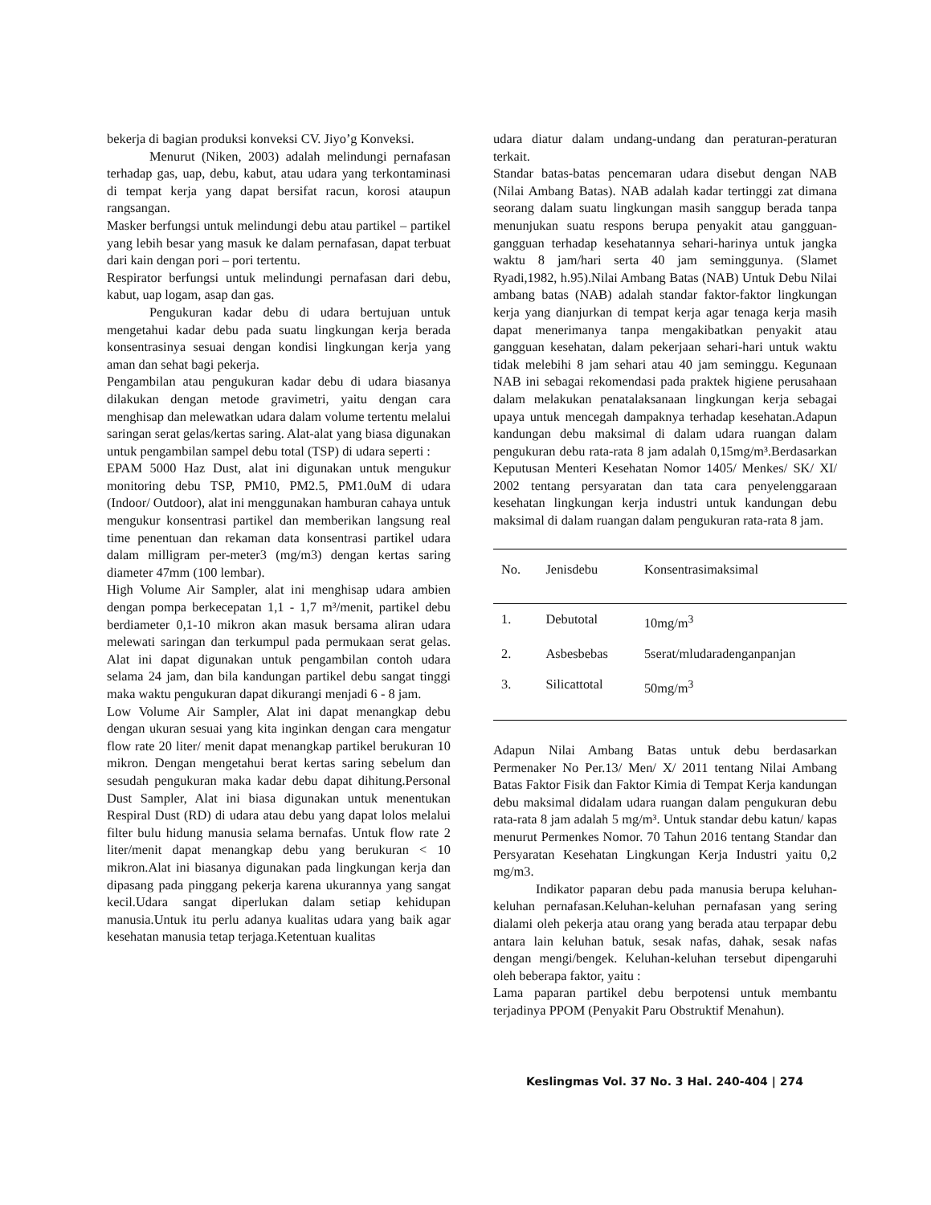bekerja di bagian produksi konveksi CV. Jiyo’g Konveksi.
Menurut (Niken, 2003) adalah melindungi pernafasan terhadap gas, uap, debu, kabut, atau udara yang terkontaminasi di tempat kerja yang dapat bersifat racun, korosi ataupun rangsangan.
Masker berfungsi untuk melindungi debu atau partikel – partikel yang lebih besar yang masuk ke dalam pernafasan, dapat terbuat dari kain dengan pori – pori tertentu.
Respirator berfungsi untuk melindungi pernafasan dari debu, kabut, uap logam, asap dan gas.
Pengukuran kadar debu di udara bertujuan untuk mengetahui kadar debu pada suatu lingkungan kerja berada konsentrasinya sesuai dengan kondisi lingkungan kerja yang aman dan sehat bagi pekerja.
Pengambilan atau pengukuran kadar debu di udara biasanya dilakukan dengan metode gravimetri, yaitu dengan cara menghisap dan melewatkan udara dalam volume tertentu melalui saringan serat gelas/kertas saring. Alat-alat yang biasa digunakan untuk pengambilan sampel debu total (TSP) di udara seperti :
EPAM 5000 Haz Dust, alat ini digunakan untuk mengukur monitoring debu TSP, PM10, PM2.5, PM1.0uM di udara (Indoor/ Outdoor), alat ini menggunakan hamburan cahaya untuk mengukur konsentrasi partikel dan memberikan langsung real time penentuan dan rekaman data konsentrasi partikel udara dalam milligram per-meter3 (mg/m3) dengan kertas saring diameter 47mm (100 lembar).
High Volume Air Sampler, alat ini menghisap udara ambien dengan pompa berkecepatan 1,1 - 1,7 m³/menit, partikel debu berdiameter 0,1-10 mikron akan masuk bersama aliran udara melewati saringan dan terkumpul pada permukaan serat gelas. Alat ini dapat digunakan untuk pengambilan contoh udara selama 24 jam, dan bila kandungan partikel debu sangat tinggi maka waktu pengukuran dapat dikurangi menjadi 6 - 8 jam.
Low Volume Air Sampler, Alat ini dapat menangkap debu dengan ukuran sesuai yang kita inginkan dengan cara mengatur flow rate 20 liter/ menit dapat menangkap partikel berukuran 10 mikron. Dengan mengetahui berat kertas saring sebelum dan sesudah pengukuran maka kadar debu dapat dihitung.Personal Dust Sampler, Alat ini biasa digunakan untuk menentukan Respiral Dust (RD) di udara atau debu yang dapat lolos melalui filter bulu hidung manusia selama bernafas. Untuk flow rate 2 liter/menit dapat menangkap debu yang berukuran < 10 mikron.Alat ini biasanya digunakan pada lingkungan kerja dan dipasang pada pinggang pekerja karena ukurannya yang sangat kecil.Udara sangat diperlukan dalam setiap kehidupan manusia.Untuk itu perlu adanya kualitas udara yang baik agar kesehatan manusia tetap terjaga.Ketentuan kualitas
udara diatur dalam undang-undang dan peraturan-peraturan terkait.
Standar batas-batas pencemaran udara disebut dengan NAB (Nilai Ambang Batas). NAB adalah kadar tertinggi zat dimana seorang dalam suatu lingkungan masih sanggup berada tanpa menunjukan suatu respons berupa penyakit atau gangguan-gangguan terhadap kesehatannya sehari-harinya untuk jangka waktu 8 jam/hari serta 40 jam seminggunya. (Slamet Ryadi,1982, h.95).Nilai Ambang Batas (NAB) Untuk Debu Nilai ambang batas (NAB) adalah standar faktor-faktor lingkungan kerja yang dianjurkan di tempat kerja agar tenaga kerja masih dapat menerimanya tanpa mengakibatkan penyakit atau gangguan kesehatan, dalam pekerjaan sehari-hari untuk waktu tidak melebihi 8 jam sehari atau 40 jam seminggu. Kegunaan NAB ini sebagai rekomendasi pada praktek higiene perusahaan dalam melakukan penatalaksanaan lingkungan kerja sebagai upaya untuk mencegah dampaknya terhadap kesehatan.Adapun kandungan debu maksimal di dalam udara ruangan dalam pengukuran debu rata-rata 8 jam adalah 0,15mg/m³.Berdasarkan Keputusan Menteri Kesehatan Nomor 1405/ Menkes/ SK/ XI/ 2002 tentang persyaratan dan tata cara penyelenggaraan kesehatan lingkungan kerja industri untuk kandungan debu maksimal di dalam ruangan dalam pengukuran rata-rata 8 jam.
| No. | Jenisdebu | Konsentrasimaksimal |
| --- | --- | --- |
| 1. | Debutotal | 10mg/m<sup>3</sup> |
| 2. | Asbesbebas | 5serat/mludaradenganpanjan |
| 3. | Silicattotal | 50mg/m<sup>3</sup> |
Adapun Nilai Ambang Batas untuk debu berdasarkan Permenaker No Per.13/ Men/ X/ 2011 tentang Nilai Ambang Batas Faktor Fisik dan Faktor Kimia di Tempat Kerja kandungan debu maksimal didalam udara ruangan dalam pengukuran debu rata-rata 8 jam adalah 5 mg/m³. Untuk standar debu katun/ kapas menurut Permenkes Nomor. 70 Tahun 2016 tentang Standar dan Persyaratan Kesehatan Lingkungan Kerja Industri yaitu 0,2 mg/m3.
Indikator paparan debu pada manusia berupa keluhan-keluhan pernafasan.Keluhan-keluhan pernafasan yang sering dialami oleh pekerja atau orang yang berada atau terpapar debu antara lain keluhan batuk, sesak nafas, dahak, sesak nafas dengan mengi/bengek. Keluhan-keluhan tersebut dipengaruhi oleh beberapa faktor, yaitu :
Lama paparan partikel debu berpotensi untuk membantu terjadinya PPOM (Penyakit Paru Obstruktif Menahun).
Keslingmas Vol. 37 No. 3 Hal. 240-404 | 274